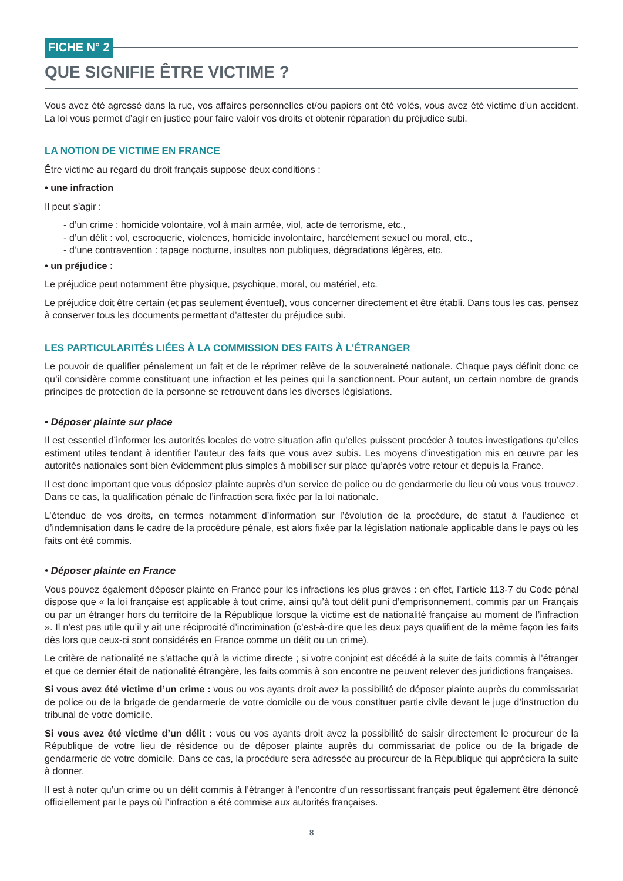FICHE N° 2
QUE SIGNIFIE ÊTRE VICTIME ?
Vous avez été agressé dans la rue, vos affaires personnelles et/ou papiers ont été volés, vous avez été victime d’un accident. La loi vous permet d’agir en justice pour faire valoir vos droits et obtenir réparation du préjudice subi.
LA NOTION DE VICTIME EN FRANCE
Être victime au regard du droit français suppose deux conditions :
• une infraction
Il peut s’agir :
- d’un crime : homicide volontaire, vol à main armée, viol, acte de terrorisme, etc.,
- d’un délit : vol, escroquerie, violences, homicide involontaire, harcèlement sexuel ou moral, etc.,
- d’une contravention : tapage nocturne, insultes non publiques, dégradations légères, etc.
• un préjudice :
Le préjudice peut notamment être physique, psychique, moral, ou matériel, etc.
Le préjudice doit être certain (et pas seulement éventuel), vous concerner directement et être établi. Dans tous les cas, pensez à conserver tous les documents permettant d’attester du préjudice subi.
LES PARTICULARITÉS LIÉES À LA COMMISSION DES FAITS À L’ÉTRANGER
Le pouvoir de qualifier pénalement un fait et de le réprimer relève de la souveraineté nationale. Chaque pays définit donc ce qu’il considère comme constituant une infraction et les peines qui la sanctionnent. Pour autant, un certain nombre de grands principes de protection de la personne se retrouvent dans les diverses législations.
• Déposer plainte sur place
Il est essentiel d’informer les autorités locales de votre situation afin qu’elles puissent procéder à toutes investigations qu’elles estiment utiles tendant à identifier l’auteur des faits que vous avez subis. Les moyens d’investigation mis en œuvre par les autorités nationales sont bien évidemment plus simples à mobiliser sur place qu’après votre retour et depuis la France.
Il est donc important que vous déposiez plainte auprès d’un service de police ou de gendarmerie du lieu où vous vous trouvez. Dans ce cas, la qualification pénale de l’infraction sera fixée par la loi nationale.
L’étendue de vos droits, en termes notamment d’information sur l’évolution de la procédure, de statut à l’audience et d’indemnisation dans le cadre de la procédure pénale, est alors fixée par la législation nationale applicable dans le pays où les faits ont été commis.
• Déposer plainte en France
Vous pouvez également déposer plainte en France pour les infractions les plus graves : en effet, l’article 113-7 du Code pénal dispose que « la loi française est applicable à tout crime, ainsi qu’à tout délit puni d’emprisonnement, commis par un Français ou par un étranger hors du territoire de la République lorsque la victime est de nationalité française au moment de l’infraction ». Il n’est pas utile qu’il y ait une réciprocité d’incrimination (c’est-à-dire que les deux pays qualifient de la même façon les faits dès lors que ceux-ci sont considérés en France comme un délit ou un crime).
Le critère de nationalité ne s’attache qu’à la victime directe ; si votre conjoint est décédé à la suite de faits commis à l’étranger et que ce dernier était de nationalité étrangère, les faits commis à son encontre ne peuvent relever des juridictions françaises.
Si vous avez été victime d’un crime : vous ou vos ayants droit avez la possibilité de déposer plainte auprès du commissariat de police ou de la brigade de gendarmerie de votre domicile ou de vous constituer partie civile devant le juge d’instruction du tribunal de votre domicile.
Si vous avez été victime d’un délit : vous ou vos ayants droit avez la possibilité de saisir directement le procureur de la République de votre lieu de résidence ou de déposer plainte auprès du commissariat de police ou de la brigade de gendarmerie de votre domicile. Dans ce cas, la procédure sera adressée au procureur de la République qui appréciera la suite à donner.
Il est à noter qu’un crime ou un délit commis à l’étranger à l’encontre d’un ressortissant français peut également être dénoncé officiellement par le pays où l’infraction a été commise aux autorités françaises.
8